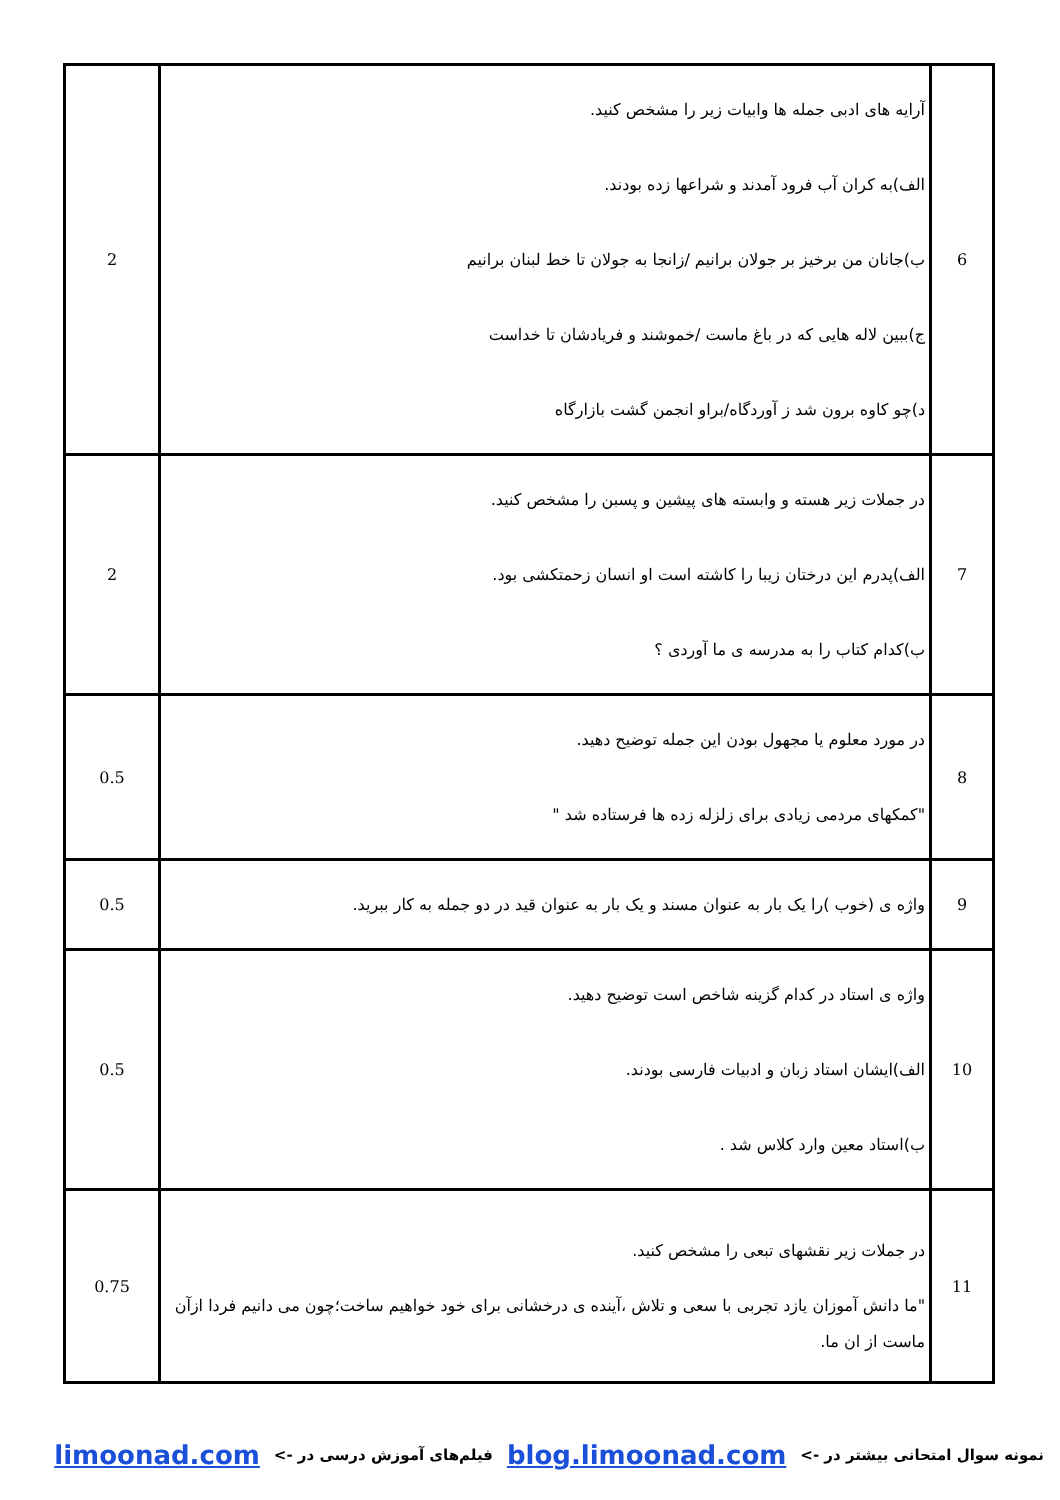| 6 | آرایه های ادبی جمله ها وابیات زیر را مشخص کنید. الف)به کران آب فرود آمدند و شراعها زده بودند. ب)جانان من برخیز بر جولان برانیم /زانجا به جولان تا خط لبنان برانیم ج)ببین لاله هایی که در باغ ماست /خموشند و فریادشان تا خداست د)چو کاوه برون شد ز آوردگاه/براو انجمن گشت بازارگاه | 2 |
| 7 | در جملات زیر هسته و وابسته های پیشین و پسبن را مشخص کنید. الف)پدرم این درختان زیبا را کاشته است او انسان زحمتکشی بود. ب)کدام کتاب را به مدرسه ی ما آوردی ؟ | 2 |
| 8 | در مورد معلوم یا مجهول بودن این جمله توضیح دهید. "کمکهای مردمی زیادی برای زلزله زده ها فرستاده شد " | 0.5 |
| 9 | واژه ی (خوب )را یک بار به عنوان مسند و یک بار به عنوان قید در دو جمله به کار ببرید. | 0.5 |
| 10 | واژه ی استاد در کدام گزینه شاخص است توضیح دهید. الف)ایشان استاد زبان و ادبیات فارسی بودند. ب)استاد معین وارد کلاس شد . | 0.5 |
| 11 | در جملات زیر نقشهای تبعی را مشخص کنید. "ما دانش آموزان یازد تجربی با سعی و تلاش ،آینده ی درخشانی برای خود خواهیم ساخت؛چون می دانیم فردا ازآن ماست از ان ما. | 0.75 |
نمونه سوال امتحانی بیشتر در -> blog.limoonad.com فیلم‌های آموزش درسی در -> limoonad.com